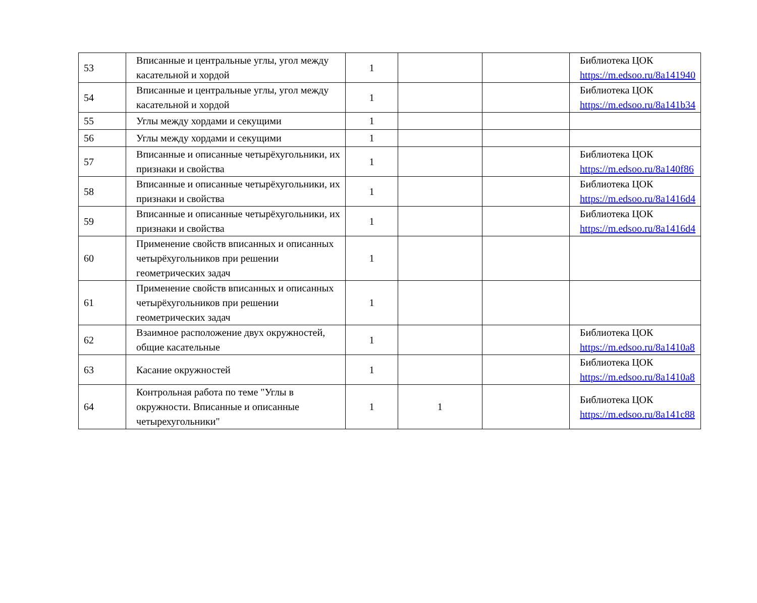| 53 | Вписанные и центральные углы, угол между касательной и хордой | 1 | | | Библиотека ЦОК https://m.edsoo.ru/8a141940 |
| 54 | Вписанные и центральные углы, угол между касательной и хордой | 1 | | | Библиотека ЦОК https://m.edsoo.ru/8a141b34 |
| 55 | Углы между хордами и секущими | 1 | | | |
| 56 | Углы между хордами и секущими | 1 | | | |
| 57 | Вписанные и описанные четырёхугольники, их признаки и свойства | 1 | | | Библиотека ЦОК https://m.edsoo.ru/8a140f86 |
| 58 | Вписанные и описанные четырёхугольники, их признаки и свойства | 1 | | | Библиотека ЦОК https://m.edsoo.ru/8a1416d4 |
| 59 | Вписанные и описанные четырёхугольники, их признаки и свойства | 1 | | | Библиотека ЦОК https://m.edsoo.ru/8a1416d4 |
| 60 | Применение свойств вписанных и описанных четырёхугольников при решении геометрических задач | 1 | | | |
| 61 | Применение свойств вписанных и описанных четырёхугольников при решении геометрических задач | 1 | | | |
| 62 | Взаимное расположение двух окружностей, общие касательные | 1 | | | Библиотека ЦОК https://m.edsoo.ru/8a1410a8 |
| 63 | Касание окружностей | 1 | | | Библиотека ЦОК https://m.edsoo.ru/8a1410a8 |
| 64 | Контрольная работа по теме "Углы в окружности. Вписанные и описанные четырехугольники" | 1 | 1 | | Библиотека ЦОК https://m.edsoo.ru/8a141c88 |